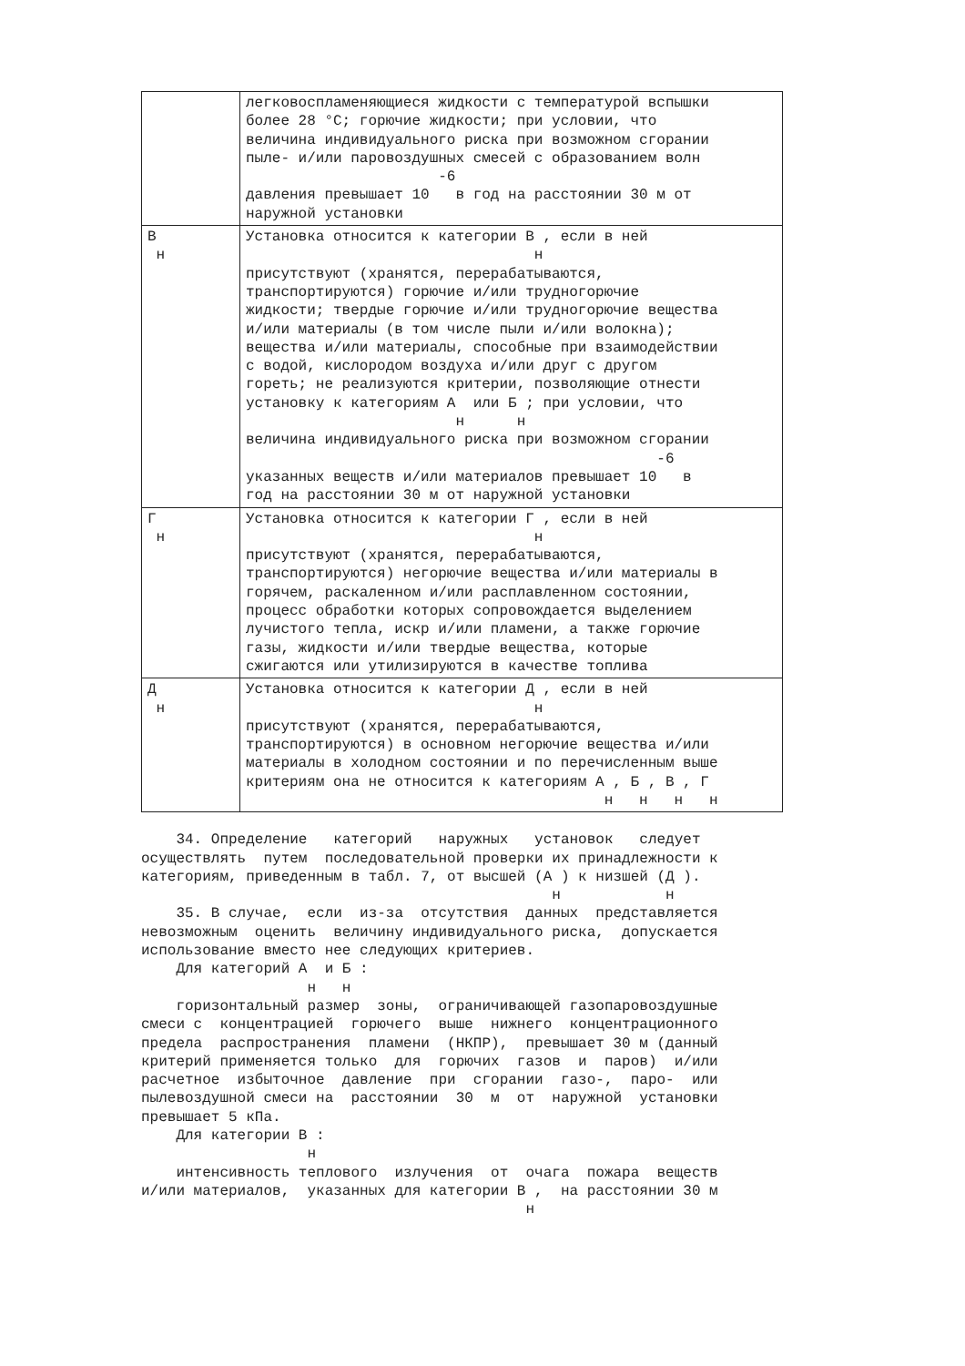| | легковоспламеняющиеся жидкости с температурой вспышки более 28 °C; горючие жидкости; при условии, что величина индивидуального риска при возможном сгорании пыле- и/или паровоздушных смесей с образованием волн -6 давления превышает 10 в год на расстоянии 30 м от наружной установки |
| В н | Установка относится к категории В , если в ней н присутствуют (хранятся, перерабатываются, транспортируются) горючие и/или трудногорючие жидкости; твердые горючие и/или трудногорючие вещества и/или материалы (в том числе пыли и/или волокна); вещества и/или материалы, способные при взаимодействии с водой, кислородом воздуха и/или друг с другом гореть; не реализуются критерии, позволяющие отнести установку к категориям А или Б ; при условии, что н н величина индивидуального риска при возможном сгорании -6 указанных веществ и/или материалов превышает 10 в год на расстоянии 30 м от наружной установки |
| Г н | Установка относится к категории Г , если в ней н присутствуют (хранятся, перерабатываются, транспортируются) негорючие вещества и/или материалы в горячем, раскаленном и/или расплавленном состоянии, процесс обработки которых сопровождается выделением лучистого тепла, искр и/или пламени, а также горючие газы, жидкости и/или твердые вещества, которые сжигаются или утилизируются в качестве топлива |
| Д н | Установка относится к категории Д , если в ней н присутствуют (хранятся, перерабатываются, транспортируются) в основном негорючие вещества и/или материалы в холодном состоянии и по перечисленным выше критериям она не относится к категориям А , Б , В , Г н н н н |
34. Определение категорий наружных установок следует осуществлять путем последовательной проверки их принадлежности к категориям, приведенным в табл. 7, от высшей (А ) к низшей (Д ). н н 35. В случае, если из-за отсутствия данных представляется невозможным оценить величину индивидуального риска, допускается использование вместо нее следующих критериев. Для категорий А и Б : н н горизонтальный размер зоны, ограничивающей газопаровоздушные смеси с концентрацией горючего выше нижнего концентрационного предела распространения пламени (НКПР), превышает 30 м (данный критерий применяется только для горючих газов и паров) и/или расчетное избыточное давление при сгорании газо-, паро- или пылевоздушной смеси на расстоянии 30 м от наружной установки превышает 5 кПа. Для категории В : н интенсивность теплового излучения от очага пожара веществ и/или материалов, указанных для категории В , на расстоянии 30 м н